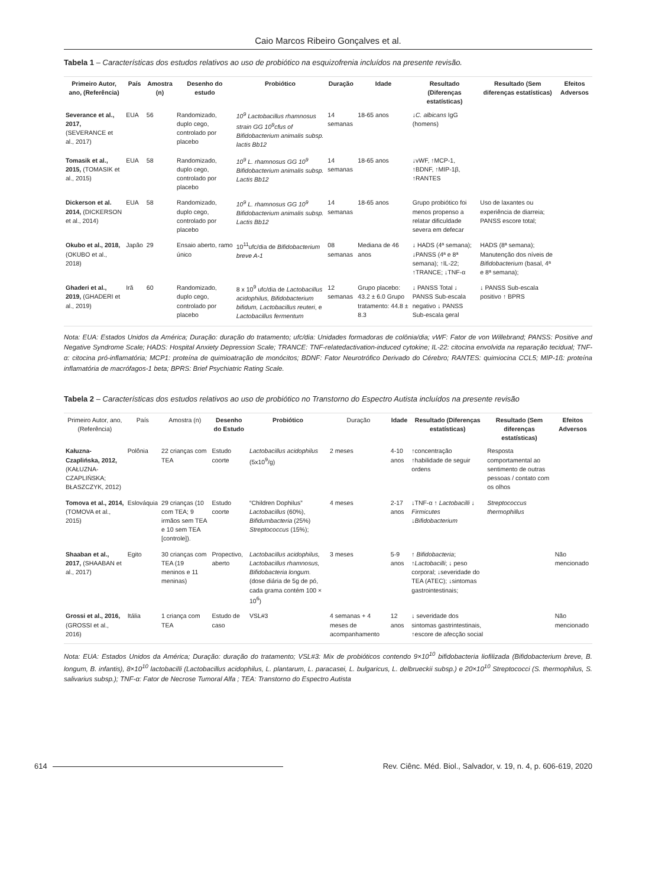Caio Marcos Ribeiro Gonçalves et al.
Tabela 1 – Características dos estudos relativos ao uso de probiótico na esquizofrenia incluídos na presente revisão.
| Primeiro Autor, ano, (Referência) | País | Amostra (n) | Desenho do estudo | Probiótico | Duração | Idade | Resultado (Diferenças estatísticas) | Resultado (Sem diferenças estatísticas) | Efeitos Adversos |
| --- | --- | --- | --- | --- | --- | --- | --- | --- | --- |
| Severance et al., 2017, (SEVERANCE et al., 2017) | EUA | 56 | Randomizado, duplo cego, controlado por placebo | 10<sup>9</sup> Lactobacillus rhamnosus strain GG 10<sup>9</sup>cfus of Bifidobacterium animalis subsp. lactis Bb12 | 14 semanas | 18-65 anos | ↓ C. albicans IgG (homens) | | |
| Tomasik et al., 2015, (TOMASIK et al., 2015) | EUA | 58 | Randomizado, duplo cego, controlado por placebo | 10<sup>9</sup> L. rhamnosus GG 10<sup>9</sup> Bifidobacterium animalis subsp. Lactis Bb12 | 14 semanas | 18-65 anos | ↓vWF, ↑MCP-1, ↑BDNF, ↑MIP-1β, ↑RANTES | | |
| Dickerson et al. 2014, (DICKERSON et al., 2014) | EUA | 58 | Randomizado, duplo cego, controlado por placebo | 10<sup>9</sup> L. rhamnosus GG 10<sup>9</sup> Bifidobacterium animalis subsp. Lactis Bb12 | 14 semanas | 18-65 anos | Grupo probiótico foi menos propenso a relatar dificuldade severa em defecar | Uso de laxantes ou experiência de diarreia; PANSS escore total; | |
| Okubo et al., 2018, (OKUBO et al., 2018) | Japão | 29 | Ensaio aberto, ramo único | 10<sup>11</sup>ufc/dia de Bifidobacterium breve A-1 | 08 semanas | Mediana de 46 anos | ↓ HADS (4ª semana); ↓PANSS (4ª e 8ª semana); ↑IL-22; ↑TRANCE; ↓TNF-α | HADS (8ª semana); Manutenção dos níveis de Bifidobacterium (basal, 4ª e 8ª semana); | |
| Ghaderi et al., 2019, (GHADERI et al., 2019) | Irã | 60 | Randomizado, duplo cego, controlado por placebo | 8 x 10<sup>9</sup> ufc/dia de Lactobacillus acidophilus, Bifidobacterium bifidum, Lactobacillus reuteri , e Lactobacillus fermentum | 12 semanas | Grupo placebo: 43.2 ± 6.0 Grupo tratamento: 44.8 ± 8.3 | ↓ PANSS Total ↓ PANSS Sub-escala negativo ↓ PANSS Sub-escala geral | ↓ PANSS Sub-escala positivo ↑ BPRS | |
Nota: EUA: Estados Unidos da América; Duração: duração do tratamento; ufc/dia: Unidades formadoras de colônia/dia; vWF: Fator de von Willebrand; PANSS: Positive and Negative Syndrome Scale; HADS: Hospital Anxiety Depression Scale; TRANCE: TNF-relatedactivation-induced cytokine; IL-22: citocina envolvida na reparação tecidual; TNF-α: citocina pró-inflamatória; MCP1: proteína de quimioatração de monócitos; BDNF: Fator Neurotrófico Derivado do Cérebro; RANTES: quimiocina CCL5; MIP-1ß: proteína inflamatória de macrófagos-1 beta; BPRS: Brief Psychiatric Rating Scale.
Tabela 2 – Características dos estudos relativos ao uso de probiótico no Transtorno do Espectro Autista incluídos na presente revisão
| Primeiro Autor, ano, (Referência) | País | Amostra (n) | Desenho do Estudo | Probiótico | Duração | Idade | Resultado (Diferenças estatísticas) | Resultado (Sem diferenças estatísticas) | Efeitos Adversos |
| --- | --- | --- | --- | --- | --- | --- | --- | --- | --- |
| Kałuzna-Czaplińska, 2012, (KAŁUZNA-CZAPLIŃSKA; BŁASZCZYK, 2012) | Polônia | 22 crianças com TEA | Estudo coorte | Lactobacillus acidophilus (5x10<sup>9</sup>/g) | 2 meses | 4-10 anos | ↑concentração ↑habilidade de seguir ordens | Resposta comportamental ao sentimento de outras pessoas / contato com os olhos | |
| Tomova et al., 2014, (TOMOVA et al., 2015) | Eslováquia | 29 crianças (10 com TEA; 9 irmãos sem TEA e 10 sem TEA [controle]). | Estudo coorte | “Children Dophilus” Lactobacillus (60%), Bifidumbacteria (25%) Streptococcus (15%); | 4 meses | 2-17 anos | ↓TNF-α ↑ Lactobacilli ↓ Firmicutes ↓ Bifidobacterium | Streptococcus thermophillus | |
| Shaaban et al., 2017, (SHAABAN et al., 2017) | Egito | 30 crianças com TEA (19 meninos e 11 meninas) | Propectivo, aberto | Lactobacillus acidophilus, Lactobacillus rhamnosus, Bifidobacteria longum. (dose diária de 5g de pó, cada grama contém 100 × 10<sup>6</sup>) | 3 meses | 5-9 anos | ↑ Bifidobacteria ; ↑ Lactobacilli ; ↓ peso corporal; ↓severidade do TEA (ATEC); ↓sintomas gastrointestinais; | | Não mencionado |
| Grossi et al., 2016, (GROSSI et al., 2016) | Itália | 1 criança com TEA | Estudo de caso | VSL#3 | 4 semanas + 4 meses de acompanhamento | 12 anos | ↓ severidade dos sintomas gastrintestinais, ↑escore de afecção social | | Não mencionado |
Nota: EUA: Estados Unidos da América; Duração: duração do tratamento; VSL#3: Mix de probióticos contendo 9×10<sup>10</sup> bifidobacteria liofilizada (Bifidobacterium breve, B. longum, B. infantis), 8×10<sup>10</sup> lactobacilli (Lactobacillus acidophilus, L. plantarum, L. paracasei, L. bulgaricus, L. delbrueckii subsp.) e 20×10<sup>10</sup> Streptococci (S. thermophilus, S. salivarius subsp.); TNF-α: Fator de Necrose Tumoral Alfa ; TEA: Transtorno do Espectro Autista
614 Rev. Ciênc. Méd. Biol., Salvador, v. 19, n. 4, p. 606-619, 2020